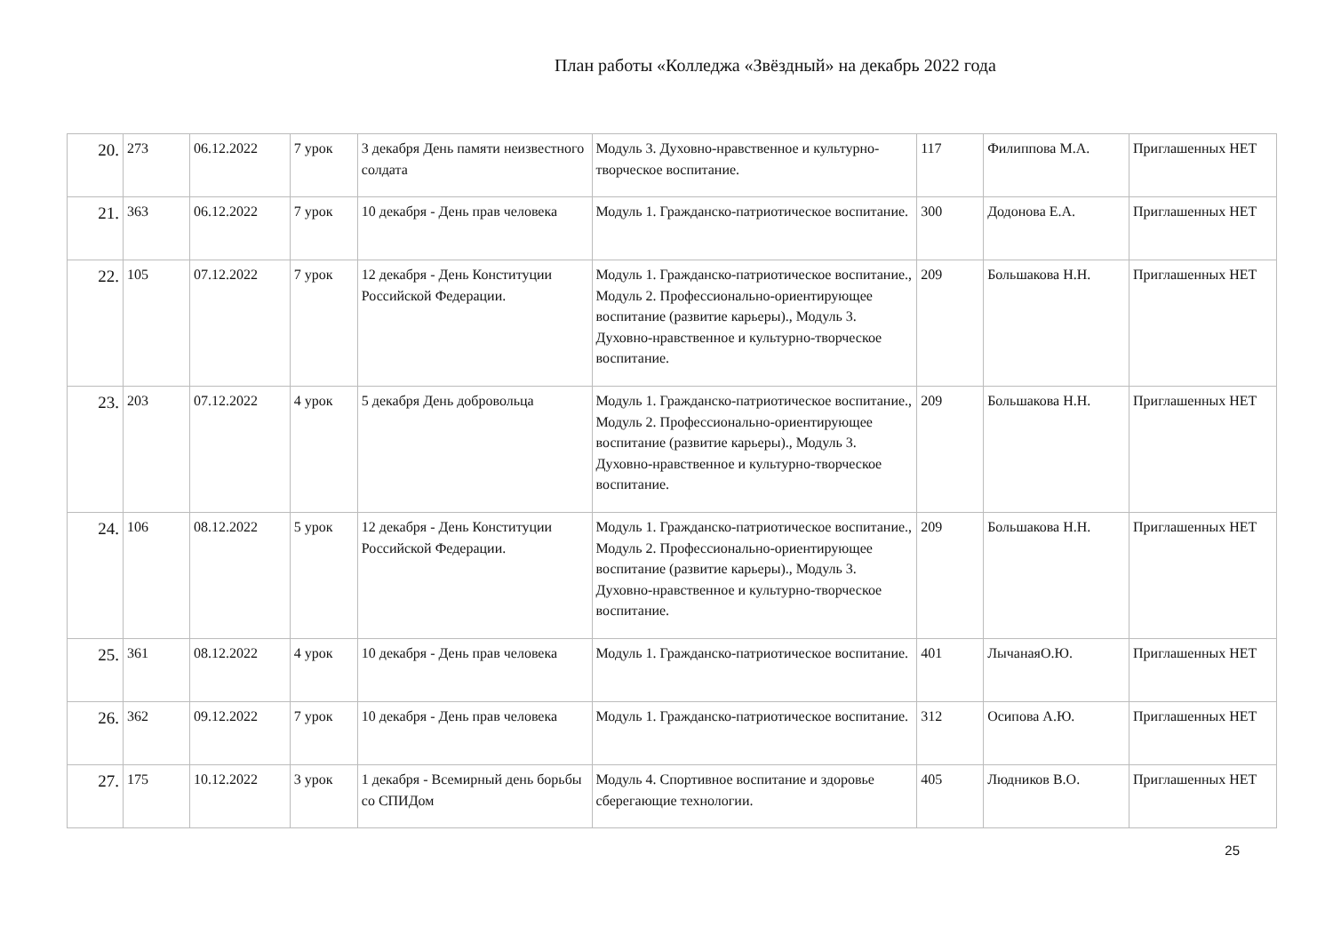План работы «Колледжа «Звёздный» на декабрь 2022 года
| 20. | 273 | 06.12.2022 | 7 урок | 3 декабря День памяти неизвестного солдата | Модуль 3. Духовно-нравственное и культурно-творческое воспитание. | 117 | Филиппова М.А. | Приглашенных НЕТ |
| 21. | 363 | 06.12.2022 | 7 урок | 10 декабря - День прав человека | Модуль 1. Гражданско-патриотическое воспитание. | 300 | Додонова Е.А. | Приглашенных НЕТ |
| 22. | 105 | 07.12.2022 | 7 урок | 12 декабря - День Конституции Российской Федерации. | Модуль 1. Гражданско-патриотическое воспитание., Модуль 2. Профессионально-ориентирующее воспитание (развитие карьеры)., Модуль 3. Духовно-нравственное и культурно-творческое воспитание. | 209 | Большакова Н.Н. | Приглашенных НЕТ |
| 23. | 203 | 07.12.2022 | 4 урок | 5 декабря День добровольца | Модуль 1. Гражданско-патриотическое воспитание., Модуль 2. Профессионально-ориентирующее воспитание (развитие карьеры)., Модуль 3. Духовно-нравственное и культурно-творческое воспитание. | 209 | Большакова Н.Н. | Приглашенных НЕТ |
| 24. | 106 | 08.12.2022 | 5 урок | 12 декабря - День Конституции Российской Федерации. | Модуль 1. Гражданско-патриотическое воспитание., Модуль 2. Профессионально-ориентирующее воспитание (развитие карьеры)., Модуль 3. Духовно-нравственное и культурно-творческое воспитание. | 209 | Большакова Н.Н. | Приглашенных НЕТ |
| 25. | 361 | 08.12.2022 | 4 урок | 10 декабря - День прав человека | Модуль 1. Гражданско-патриотическое воспитание. | 401 | ЛычанаяО.Ю. | Приглашенных НЕТ |
| 26. | 362 | 09.12.2022 | 7 урок | 10 декабря - День прав человека | Модуль 1. Гражданско-патриотическое воспитание. | 312 | Осипова А.Ю. | Приглашенных НЕТ |
| 27. | 175 | 10.12.2022 | 3 урок | 1 декабря - Всемирный день борьбы со СПИДом | Модуль 4. Спортивное воспитание и здоровье сберегающие технологии. | 405 | Людников В.О. | Приглашенных НЕТ |
25